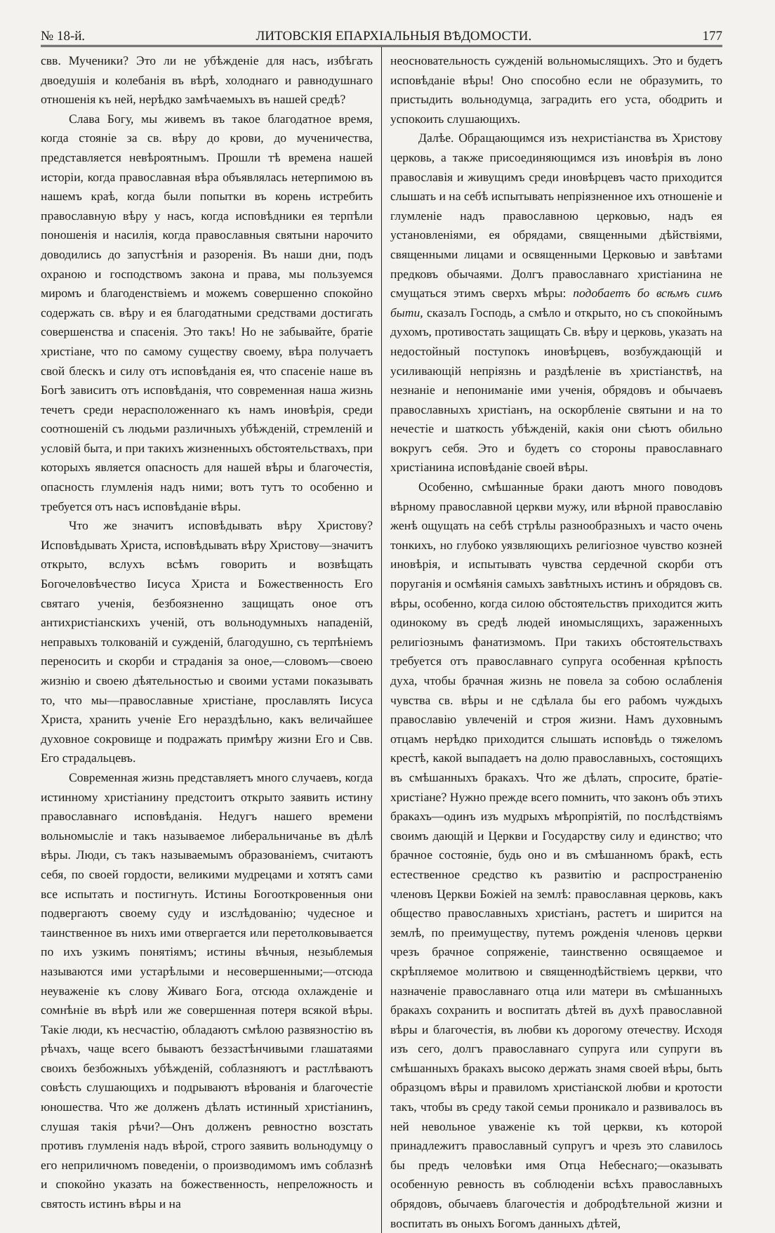№ 18-й. ЛИТОВСКІЯ ЕПАРХІАЛЬНЫЯ ВѢДОМОСТИ. 177
свв. Мученики? Это ли не убѣжденіе для насъ, избѣгать двоедушія и колебанія въ вѣрѣ, холоднаго и равнодушнаго отношенія къ ней, нерѣдко замѣчаемыхъ въ нашей средѣ?
Слава Богу, мы живемъ въ такое благодатное время, когда стояніе за св. вѣру до крови, до мученичества, представляется невѣроятнымъ. Прошли тѣ времена нашей исторіи, когда православная вѣра объявлялась нетерпимою въ нашемъ краѣ, когда были попытки въ корень истребить православную вѣру у насъ, когда исповѣдники ея терпѣли поношенія и насилія, когда православныя святыни нарочито доводились до запустѣнія и разоренія. Въ наши дни, подъ охраною и господствомъ закона и права, мы пользуемся миромъ и благоденствіемъ и можемъ совершенно спокойно содержать св. вѣру и ея благодатными средствами достигать совершенства и спасенія. Это такъ! Но не забывайте, братіе христіане, что по самому существу своему, вѣра получаетъ свой блескъ и силу отъ исповѣданія ея, что спасеніе наше въ Богѣ зависитъ отъ исповѣданія, что современная наша жизнь течетъ среди нерасположеннаго къ намъ иновѣрія, среди соотношеній съ людьми различныхъ убѣжденій, стремленій и условій быта, и при такихъ жизненныхъ обстоятельствахъ, при которыхъ является опасность для нашей вѣры и благочестія, опасность глумленія надъ ними; вотъ тутъ то особенно и требуется отъ насъ исповѣданіе вѣры.
Что же значитъ исповѣдывать вѣру Христову? Исповѣдывать Христа, исповѣдывать вѣру Христову—значитъ открыто, вслухъ всѣмъ говорить и возвѣщать Богочеловѣчество Іисуса Христа и Божественность Его святаго ученія, безбоязненно защищать оное отъ антихристіанскихъ ученій, отъ вольнодумныхъ нападеній, неправыхъ толкованій и сужденій, благодушно, съ терпѣніемъ переносить и скорби и страданія за оное,—словомъ—своею жизнію и своею дѣятельностью и своими устами показывать то, что мы—православные христіане, прославлять Іисуса Христа, хранить ученіе Его нераздѣльно, какъ величайшее духовное сокровище и подражать примѣру жизни Его и Свв. Его страдальцевъ.
Современная жизнь представляетъ много случаевъ, когда истинному христіанину предстоитъ открыто заявить истину православнаго исповѣданія. Недугъ нашего времени вольномысліе и такъ называемое либеральничанье въ дѣлѣ вѣры. Люди, съ такъ называемымъ образованіемъ, считаютъ себя, по своей гордости, великими мудрецами и хотятъ сами все испытать и постигнуть. Истины Богооткровенныя они подвергаютъ своему суду и изслѣдованію; чудесное и таинственное въ нихъ ими отвергается или перетолковывается по ихъ узкимъ понятіямъ; истины вѣчныя, незыблемыя называются ими устарѣлыми и несовершенными;—отсюда неуваженіе къ слову Живаго Бога, отсюда охлажденіе и сомнѣніе въ вѣрѣ или же совершенная потеря всякой вѣры. Такіе люди, къ несчастію, обладаютъ смѣлою развязностію въ рѣчахъ, чаще всего бываютъ беззастѣнчивыми глашатаями своихъ безбожныхъ убѣжденій, соблазняютъ и растлѣваютъ совѣсть слушающихъ и подрываютъ вѣрованія и благочестіе юношества. Что же долженъ дѣлать истинный христіанинъ, слушая такія рѣчи?—Онъ долженъ ревностно возстать противъ глумленія надъ вѣрой, строго заявить вольнодумцу о его неприличномъ поведеніи, о производимомъ имъ соблазнѣ и спокойно указать на божественность, непреложность и святость истинъ вѣры и на
неосновательность сужденій вольномыслящихъ. Это и будетъ исповѣданіе вѣры! Оно способно если не образумить, то пристыдить вольнодумца, заградить его уста, ободрить и успокоить слушающихъ.
Далѣе. Обращающимся изъ нехристіанства въ Христову церковь, а также присоединяющимся изъ иновѣрія въ лоно православія и живущимъ среди иновѣрцевъ часто приходится слышать и на себѣ испытывать непріязненное ихъ отношеніе и глумленіе надъ православною церковью, надъ ея установленіями, ея обрядами, священными дѣйствіями, священными лицами и освященными Церковью и завѣтами предковъ обычаями. Долгъ православнаго христіанина не смущаться этимъ сверхъ мѣры: подобаетъ бо всѣмъ симъ быти, сказалъ Господь, а смѣло и открыто, но съ спокойнымъ духомъ, противостать защищать Св. вѣру и церковь, указать на недостойный поступокъ иновѣрцевъ, возбуждающій и усиливающій непріязнь и раздѣленіе въ христіанствѣ, на незнаніе и непониманіе ими ученія, обрядовъ и обычаевъ православныхъ христіанъ, на оскорбленіе святыни и на то нечестіе и шаткость убѣжденій, какія они сѣютъ обильно вокругъ себя. Это и будетъ со стороны православнаго христіанина исповѣданіе своей вѣры.
Особенно, смѣшанные браки даютъ много поводовъ вѣрному православной церкви мужу, или вѣрной православію женѣ ощущать на себѣ стрѣлы разнообразныхъ и часто очень тонкихъ, но глубоко уязвляющихъ религіозное чувство козней иновѣрія, и испытывать чувства сердечной скорби отъ поруганія и осмѣянія самыхъ завѣтныхъ истинъ и обрядовъ св. вѣры, особенно, когда силою обстоятельствъ приходится жить одинокому въ средѣ людей иномыслящихъ, зараженныхъ религіознымъ фанатизмомъ. При такихъ обстоятельствахъ требуется отъ православнаго супруга особенная крѣпость духа, чтобы брачная жизнь не повела за собою ослабленія чувства св. вѣры и не сдѣлала бы его рабомъ чуждыхъ православію увлеченій и строя жизни. Намъ духовнымъ отцамъ нерѣдко приходится слышать исповѣдь о тяжеломъ крестѣ, какой выпадаетъ на долю православныхъ, состоящихъ въ смѣшанныхъ бракахъ. Что же дѣлать, спросите, братіе-христіане? Нужно прежде всего помнить, что законъ объ этихъ бракахъ—одинъ изъ мудрыхъ мѣропріятій, по послѣдствіямъ своимъ дающій и Церкви и Государству силу и единство; что брачное состояніе, будь оно и въ смѣшанномъ бракѣ, есть естественное средство къ развитію и распространенію членовъ Церкви Божіей на землѣ: православная церковь, какъ общество православныхъ христіанъ, растетъ и ширится на землѣ, по преимуществу, путемъ рожденія членовъ церкви чрезъ брачное сопряженіе, таинственно освящаемое и скрѣпляемое молитвою и священнодѣйствіемъ церкви, что назначеніе православнаго отца или матери въ смѣшанныхъ бракахъ сохранить и воспитать дѣтей въ духѣ православной вѣры и благочестія, въ любви къ дорогому отечеству. Исходя изъ сего, долгъ православнаго супруга или супруги въ смѣшанныхъ бракахъ высоко держать знамя своей вѣры, быть образцомъ вѣры и правиломъ христіанской любви и кротости такъ, чтобы въ среду такой семьи проникало и развивалось въ ней невольное уваженіе къ той церкви, къ которой принадлежитъ православный супругъ и чрезъ это славилось бы предъ человѣки имя Отца Небеснаго;—оказывать особенную ревность въ соблюденіи всѣхъ православныхъ обрядовъ, обычаевъ благочестія и добродѣтельной жизни и воспитать въ оныхъ Богомъ данныхъ дѣтей,